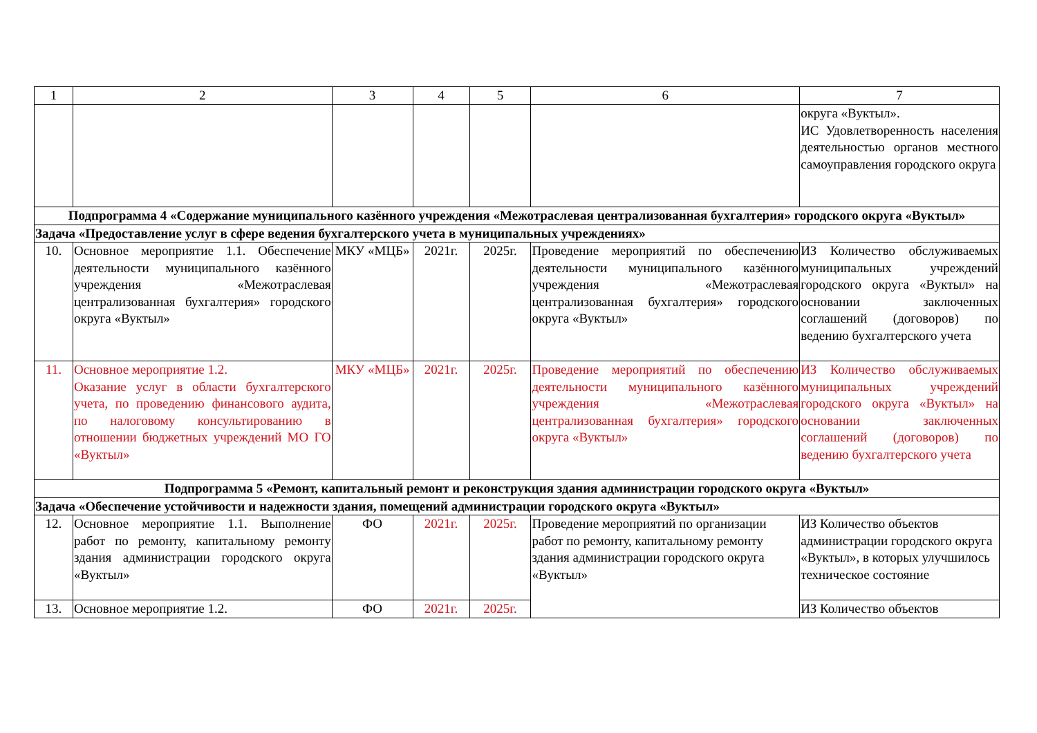| 1 | 2 | 3 | 4 | 5 | 6 | 7 |
| --- | --- | --- | --- | --- | --- | --- |
| | | | | | | округа «Вуктыл». ИС Удовлетворенность населения деятельностью органов местного самоуправления городского округа |
| Подпрограмма 4 «Содержание муниципального казённого учреждения «Межотраслевая централизованная бухгалтерия» городского округа «Вуктыл» | | | | | | |
| Задача «Предоставление услуг в сфере ведения бухгалтерского учета в муниципальных учреждениях» | | | | | | |
| 10. | Основное мероприятие 1.1. Обеспечение деятельности муниципального казённого учреждения «Межотраслевая централизованная бухгалтерия» городского округа «Вуктыл» | МКУ «МЦБ» | 2021г. | 2025г. | Проведение мероприятий по обеспечению деятельности муниципального казённого учреждения «Межотраслевая централизованная бухгалтерия» городского округа «Вуктыл» | ИЗ Количество обслуживаемых муниципальных учреждений городского округа «Вуктыл» на основании заключенных соглашений (договоров) по ведению бухгалтерского учета |
| 11. | Основное мероприятие 1.2. Оказание услуг в области бухгалтерского учета, по проведению финансового аудита, по налоговому консультированию в отношении бюджетных учреждений МО ГО «Вуктыл» | МКУ «МЦБ» | 2021г. | 2025г. | Проведение мероприятий по обеспечению деятельности муниципального казённого учреждения «Межотраслевая централизованная бухгалтерия» городского округа «Вуктыл» | ИЗ Количество обслуживаемых муниципальных учреждений городского округа «Вуктыл» на основании заключенных соглашений (договоров) по ведению бухгалтерского учета |
| Подпрограмма 5 «Ремонт, капитальный ремонт и реконструкция здания администрации городского округа «Вуктыл» | | | | | | |
| Задача «Обеспечение устойчивости и надежности здания, помещений администрации городского округа «Вуктыл» | | | | | | |
| 12. | Основное мероприятие 1.1. Выполнение работ по ремонту, капитальному ремонту здания администрации городского округа «Вуктыл» | ФО | 2021г. | 2025г. | Проведение мероприятий по организации работ по ремонту, капитальному ремонту здания администрации городского округа «Вуктыл» | ИЗ Количество объектов администрации городского округа «Вуктыл», в которых улучшилось техническое состояние |
| 13. | Основное мероприятие 1.2. | ФО | 2021г. | 2025г. | | ИЗ Количество объектов |